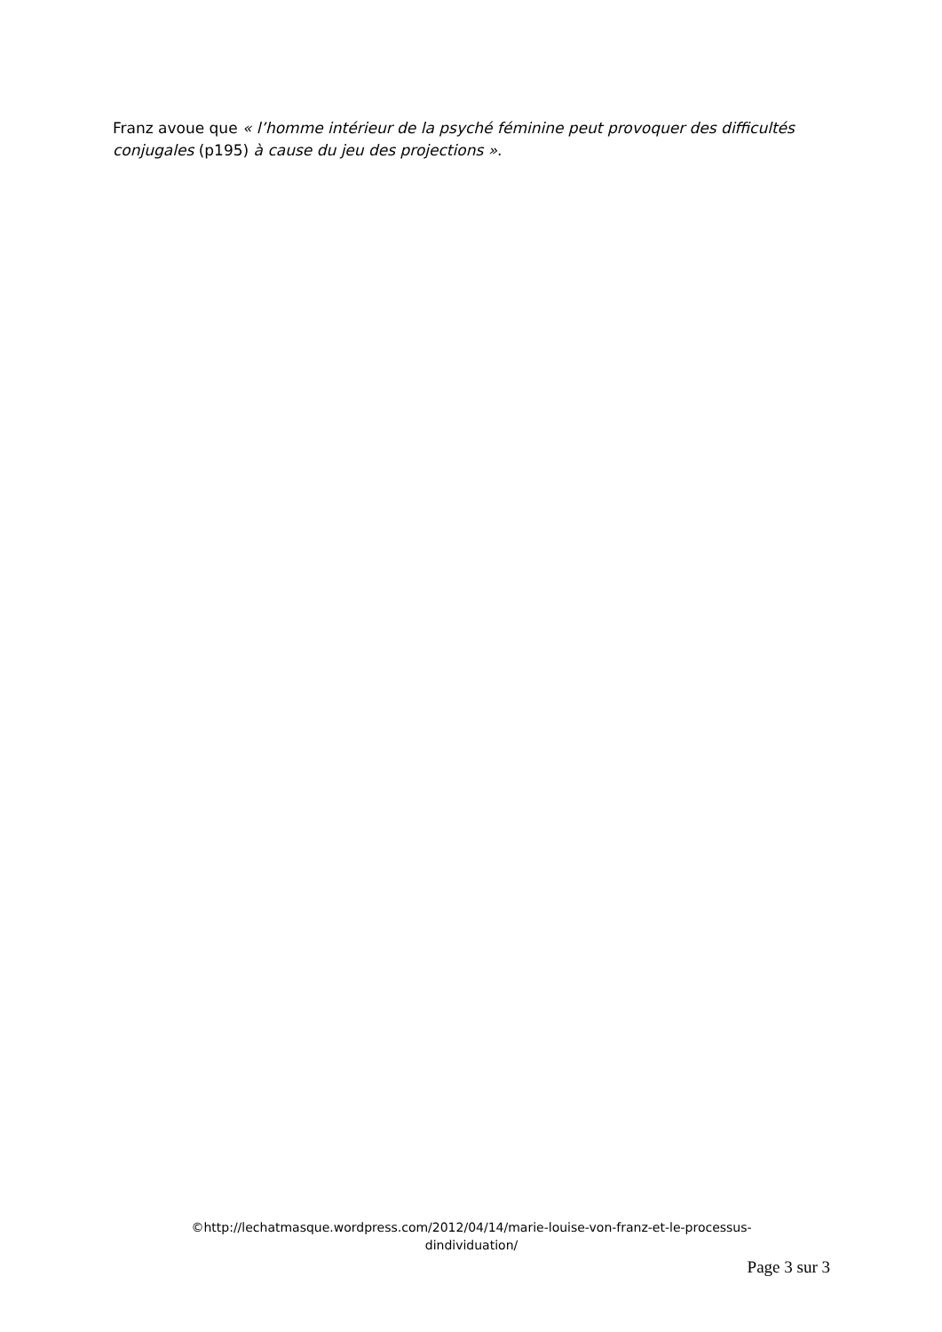Franz avoue que « l’homme intérieur de la psyché féminine peut provoquer des difficultés conjugales (p195) à cause du jeu des projections ».
©http://lechatmasque.wordpress.com/2012/04/14/marie-louise-von-franz-et-le-processus-
dindividuation/
Page 3 sur 3